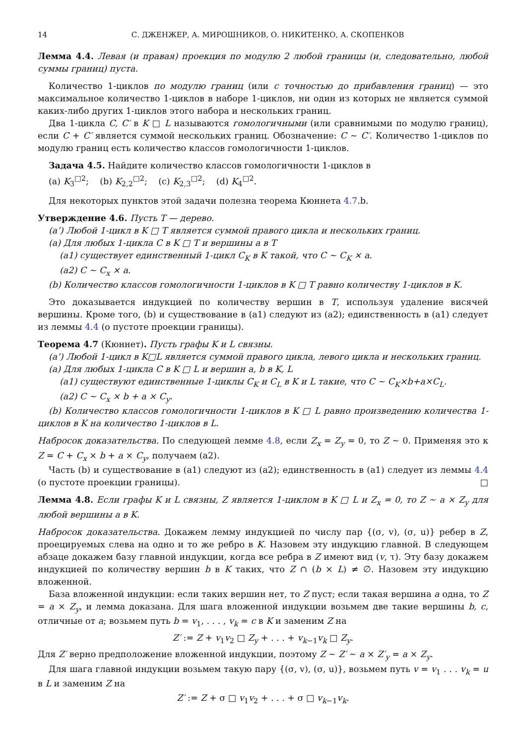14 С. ДЖЕНЖЕР, А. МИРОШНИКОВ, О. НИКИТЕНКО, А. СКОПЕНКОВ
Лемма 4.4. Левая (и правая) проекция по модулю 2 любой границы (и, следовательно, любой суммы границ) пуста.
Количество 1-циклов по модулю границ (или с точностью до прибавления границ) — это максимальное количество 1-циклов в наборе 1-циклов, ни один из которых не является суммой каких-либо других 1-циклов этого набора и нескольких границ.
Два 1-цикла C, C′ в K □ L называются гомологичными (или сравнимыми по модулю границ), если C + C′ является суммой нескольких границ. Обозначение: C ∼ C′. Количество 1-циклов по модулю границ есть количество классов гомологичности 1-циклов.
Задача 4.5. Найдите количество классов гомологичности 1-циклов в
(a) K<sub>3</sub><sup>□2</sup>; (b) K<sub>2,2</sub><sup>□2</sup>; (c) K<sub>2,3</sub><sup>□2</sup>; (d) K<sub>4</sub><sup>□2</sup>.
Для некоторых пунктов этой задачи полезна теорема Кюннета 4.7.b.
Утверждение 4.6. Пусть T — дерево.
(a’) Любой 1-цикл в K □ T является суммой правого цикла и нескольких границ.
(a) Для любых 1-цикла C в K □ T и вершины a в T
(a1) существует единственный 1-цикл C<sub>K</sub> в K такой, что C ∼ C<sub>K</sub> × a.
(a2) C ∼ C<sub>x</sub> × a.
(b) Количество классов гомологичности 1-циклов в K □ T равно количеству 1-циклов в K.
Это доказывается индукцией по количеству вершин в T, используя удаление висячей вершины. Кроме того, (b) и существование в (a1) следуют из (a2); единственность в (a1) следует из леммы 4.4 (о пустоте проекции границы).
Теорема 4.7 (Кюннет). Пусть графы K и L связны.
(a’) Любой 1-цикл в K□L является суммой правого цикла, левого цикла и нескольких границ.
(a) Для любых 1-цикла C в K □ L и вершин a, b в K, L
(a1) существуют единственные 1-циклы C<sub>K</sub> и C<sub>L</sub> в K и L такие, что C ∼ C<sub>K</sub>×b+a×C<sub>L</sub>.
(a2) C ∼ C<sub>x</sub> × b + a × C<sub>y</sub>.
(b) Количество классов гомологичности 1-циклов в K □ L равно произведению количества 1-циклов в K на количество 1-циклов в L.
Набросок доказательства. По следующей лемме 4.8, если Z<sub>x</sub> = Z<sub>y</sub> = 0, то Z ∼ 0. Применяя это к Z = C + C<sub>x</sub> × b + a × C<sub>y</sub>, получаем (a2).
Часть (b) и существование в (a1) следуют из (a2); единственность в (a1) следует из леммы 4.4 (о пустоте проекции границы). □
Лемма 4.8. Если графы K и L связны, Z является 1-циклом в K □ L и Z<sub>x</sub> = 0, то Z ∼ a × Z<sub>y</sub> для любой вершины a в K.
Набросок доказательства. Докажем лемму индукцией по числу пар {(σ, v), (σ, u)} ребер в Z, проецируемых слева на одно и то же ребро в K. Назовем эту индукцию главной. В следующем абзаце докажем базу главной индукции, когда все ребра в Z имеют вид (v, τ). Эту базу докажем индукцией по количеству вершин b в K таких, что Z ∩ (b × L) ≠ ∅. Назовем эту индукцию вложенной.
База вложенной индукции: если таких вершин нет, то Z пуст; если такая вершина a одна, то Z = a × Z<sub>y</sub>, и лемма доказана. Для шага вложенной индукции возьмем две такие вершины b, c, отличные от a; возьмем путь b = v<sub>1</sub>, . . . , v<sub>k</sub> = c в K и заменим Z на
Z′ := Z + v<sub>1</sub>v<sub>2</sub> □ Z<sub>y</sub> + . . . + v<sub>k−1</sub>v<sub>k</sub> □ Z<sub>y</sub>.
Для Z′ верно предположение вложенной индукции, поэтому Z ∼ Z′ ∼ a × Z′<sub>y</sub> = a × Z<sub>y</sub>.
Для шага главной индукции возьмем такую пару {(σ, v), (σ, u)}, возьмем путь v = v<sub>1</sub> . . . v<sub>k</sub> = u в L и заменим Z на
Z′ := Z + σ □ v<sub>1</sub>v<sub>2</sub> + . . . + σ □ v<sub>k−1</sub>v<sub>k</sub>.